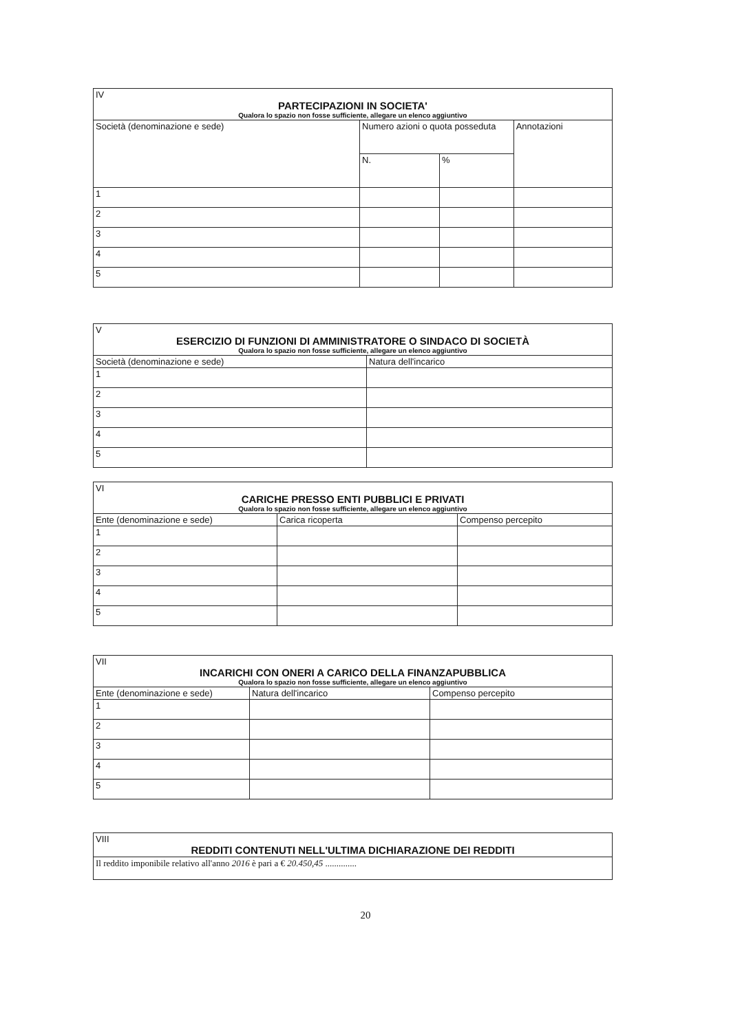| IV PARTECIPAZIONI IN SOCIETA' Qualora lo spazio non fosse sufficiente, allegare un elenco aggiuntivo | | | |
| Società (denominazione e sede) | Numero azioni o quota posseduta | | Annotazioni |
| | N. | % | |
| 1 | | | |
| 2 | | | |
| 3 | | | |
| 4 | | | |
| 5 | | | |
| V ESERCIZIO DI FUNZIONI DI AMMINISTRATORE O SINDACO DI SOCIETÀ Qualora lo spazio non fosse sufficiente, allegare un elenco aggiuntivo | |
| Società (denominazione e sede) | Natura dell'incarico |
| 1 | |
| 2 | |
| 3 | |
| 4 | |
| 5 | |
| VI CARICHE PRESSO ENTI PUBBLICI E PRIVATI Qualora lo spazio non fosse sufficiente, allegare un elenco aggiuntivo | | |
| Ente (denominazione e sede) | Carica ricoperta | Compenso percepito |
| 1 | | |
| 2 | | |
| 3 | | |
| 4 | | |
| 5 | | |
| VII INCARICHI CON ONERI A CARICO DELLA FINANZAPUBBLICA Qualora lo spazio non fosse sufficiente, allegare un elenco aggiuntivo | | |
| Ente (denominazione e sede) | Natura dell'incarico | Compenso percepito |
| 1 | | |
| 2 | | |
| 3 | | |
| 4 | | |
| 5 | | |
| VIII REDDITI CONTENUTI NELL'ULTIMA DICHIARAZIONE DEI REDDITI |
| Il reddito imponibile relativo all'anno 2016 è pari a € 20.450,45 .............. |
20